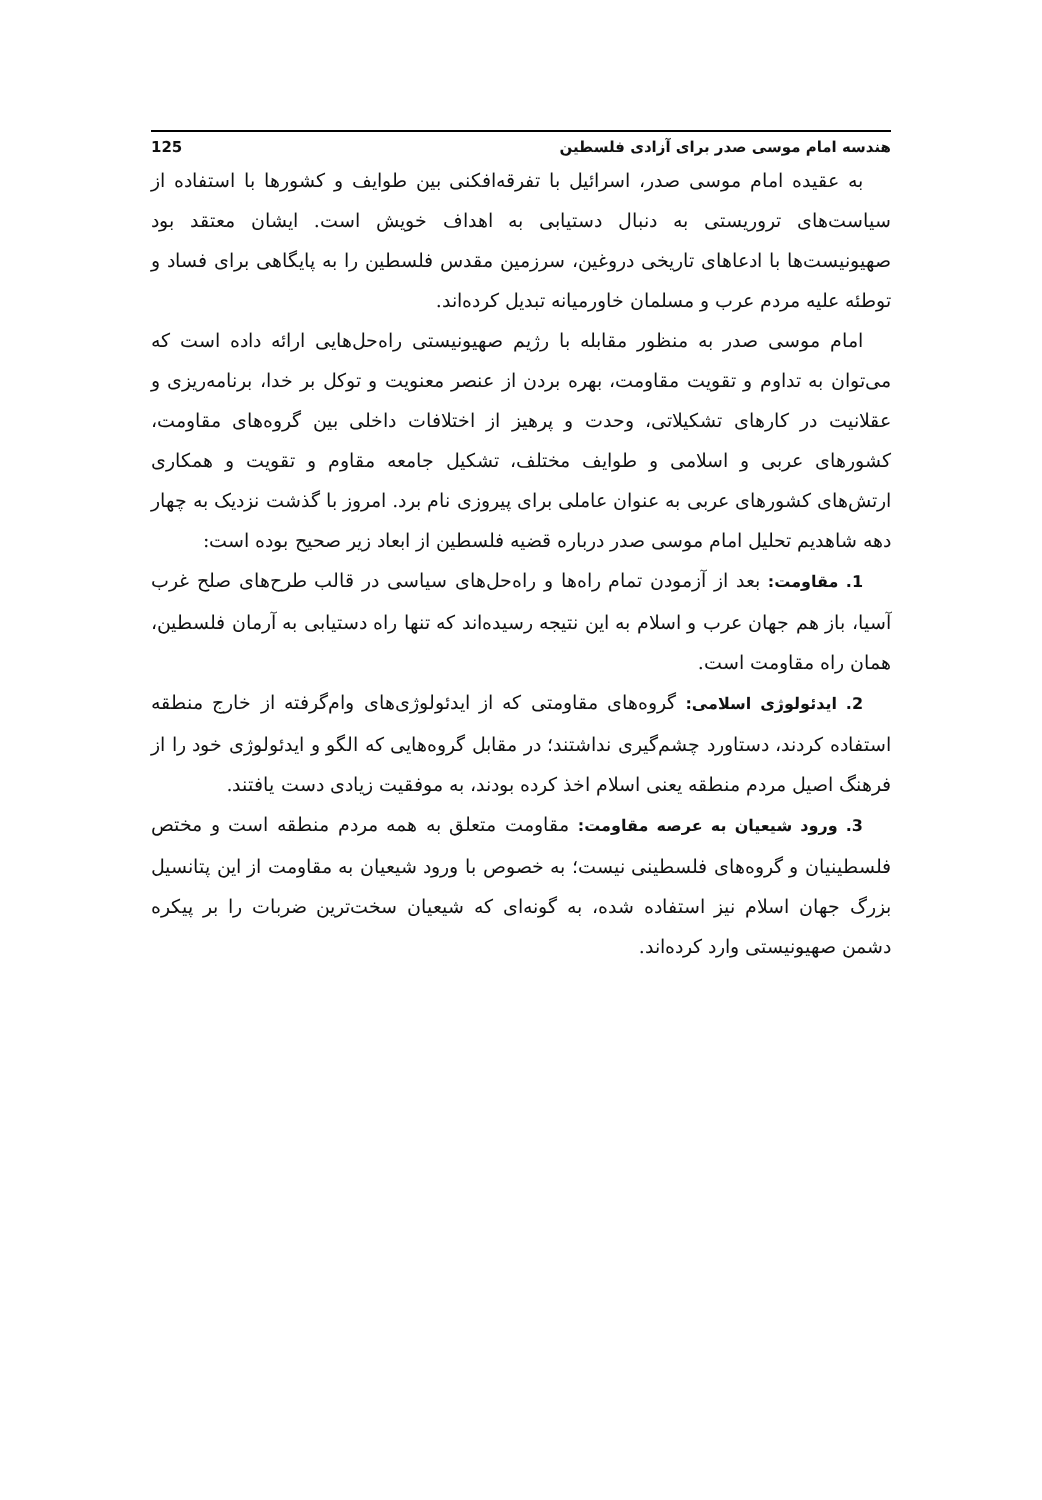هندسه امام موسی صدر برای آزادی فلسطین 125
به عقیده امام موسی صدر، اسرائیل با تفرقه‌افکنی بین طوایف و کشورها با استفاده از سیاست‌های تروریستی به دنبال دستیابی به اهداف خویش است. ایشان معتقد بود صهیونیست‌ها با ادعاهای تاریخی دروغین، سرزمین مقدس فلسطین را به پایگاهی برای فساد و توطئه علیه مردم عرب و مسلمان خاورمیانه تبدیل کرده‌اند.
امام موسی صدر به منظور مقابله با رژیم صهیونیستی راه‌حل‌هایی ارائه داده است که می‌توان به تداوم و تقویت مقاومت، بهره بردن از عنصر معنویت و توکل بر خدا، برنامه‌ریزی و عقلانیت در کارهای تشکیلاتی، وحدت و پرهیز از اختلافات داخلی بین گروه‌های مقاومت، کشورهای عربی و اسلامی و طوایف مختلف، تشکیل جامعه مقاوم و تقویت و همکاری ارتش‌های کشورهای عربی به عنوان عاملی برای پیروزی نام برد. امروز با گذشت نزدیک به چهار دهه شاهدیم تحلیل امام موسی صدر درباره قضیه فلسطین از ابعاد زیر صحیح بوده است:
1. مقاومت: بعد از آزمودن تمام راه‌ها و راه‌حل‌های سیاسی در قالب طرح‌های صلح غرب آسیا، باز هم جهان عرب و اسلام به این نتیجه رسیده‌اند که تنها راه دستیابی به آرمان فلسطین، همان راه مقاومت است.
2. ایدئولوژی اسلامی: گروه‌های مقاومتی که از ایدئولوژی‌های وام‌گرفته از خارج منطقه استفاده کردند، دستاورد چشم‌گیری نداشتند؛ در مقابل گروه‌هایی که الگو و ایدئولوژی خود را از فرهنگ اصیل مردم منطقه یعنی اسلام اخذ کرده بودند، به موفقیت زیادی دست یافتند.
3. ورود شیعیان به عرصه مقاومت: مقاومت متعلق به همه مردم منطقه است و مختص فلسطینیان و گروه‌های فلسطینی نیست؛ به خصوص با ورود شیعیان به مقاومت از این پتانسیل بزرگ جهان اسلام نیز استفاده شده، به گونه‌ای که شیعیان سخت‌ترین ضربات را بر پیکره دشمن صهیونیستی وارد کرده‌اند.